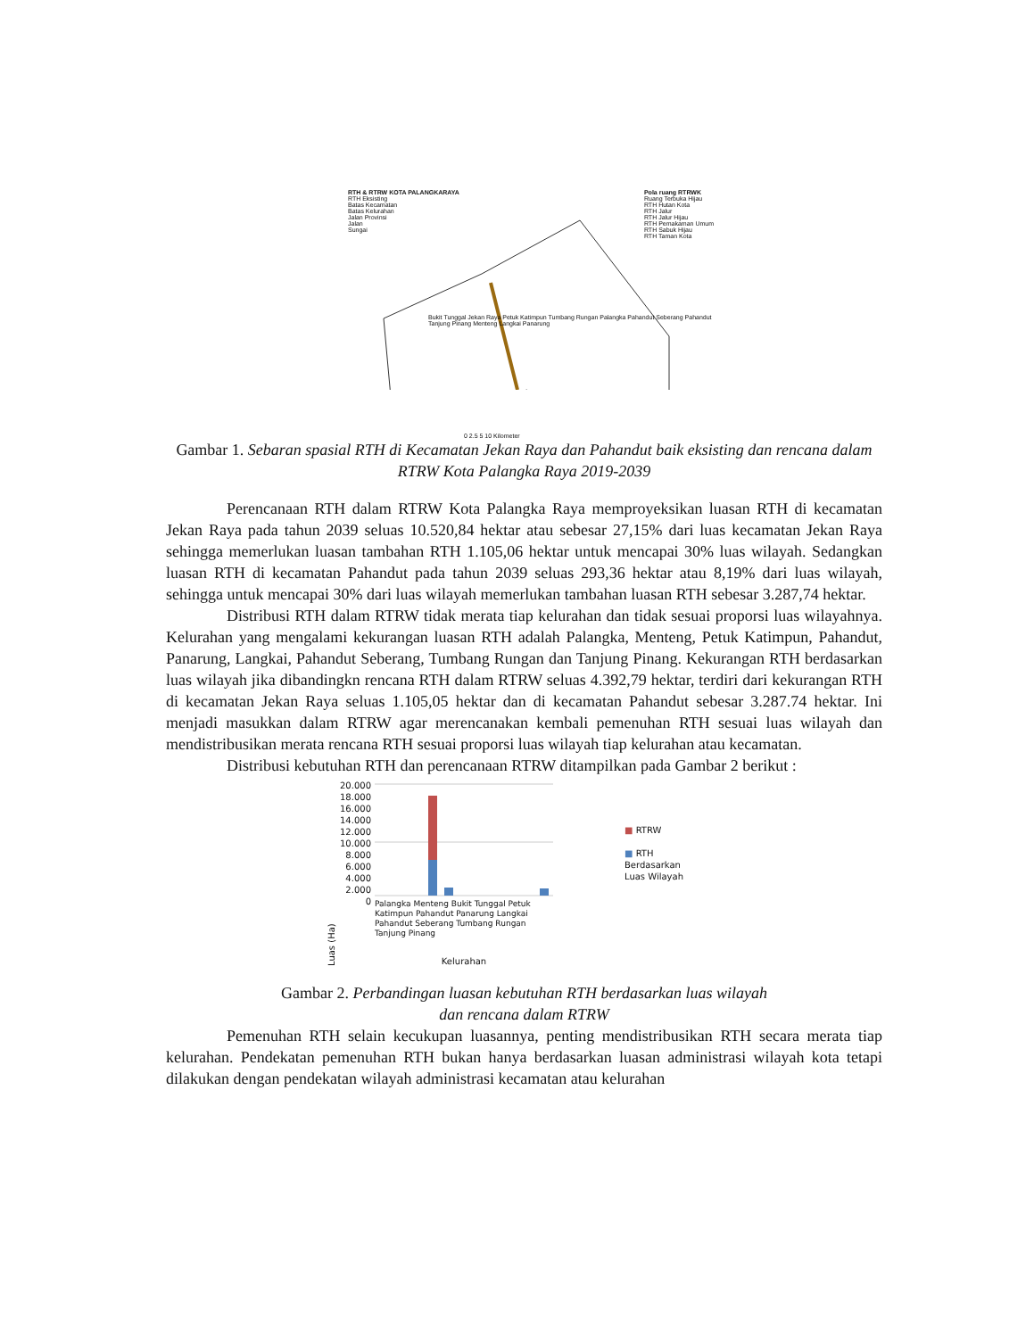RTH & RTRW KOTA PALANGKARAYA
RTH Eksisting
Batas Kecamatan
Batas Kelurahan
Jalan Provinsi
Jalan
Sungai
Pola ruang RTRWK
Ruang Terbuka Hijau
RTH Hutan Kota
RTH Jalur
RTH Jalur Hijau
RTH Pemakaman Umum
RTH Sabuk Hijau
RTH Taman Kota
Bukit Tunggal Jekan Raya Petuk Katimpun Tumbang Rungan Palangka Pahandut Seberang Pahandut Tanjung Pinang Menteng Langkai Panarung
0 2.5 5 10 Kilometer
Gambar 1. Sebaran spasial RTH di Kecamatan Jekan Raya dan Pahandut baik eksisting dan rencana dalam RTRW Kota Palangka Raya 2019-2039
Perencanaan RTH dalam RTRW Kota Palangka Raya memproyeksikan luasan RTH di kecamatan Jekan Raya pada tahun 2039 seluas 10.520,84 hektar atau sebesar 27,15% dari luas kecamatan Jekan Raya sehingga memerlukan luasan tambahan RTH 1.105,06 hektar untuk mencapai 30% luas wilayah. Sedangkan luasan RTH di kecamatan Pahandut pada tahun 2039 seluas 293,36 hektar atau 8,19% dari luas wilayah, sehingga untuk mencapai 30% dari luas wilayah memerlukan tambahan luasan RTH sebesar 3.287,74 hektar.
Distribusi RTH dalam RTRW tidak merata tiap kelurahan dan tidak sesuai proporsi luas wilayahnya. Kelurahan yang mengalami kekurangan luasan RTH adalah Palangka, Menteng, Petuk Katimpun, Pahandut, Panarung, Langkai, Pahandut Seberang, Tumbang Rungan dan Tanjung Pinang. Kekurangan RTH berdasarkan luas wilayah jika dibandingkn rencana RTH dalam RTRW seluas 4.392,79 hektar, terdiri dari kekurangan RTH di kecamatan Jekan Raya seluas 1.105,05 hektar dan di kecamatan Pahandut sebesar 3.287.74 hektar. Ini menjadi masukkan dalam RTRW agar merencanakan kembali pemenuhan RTH sesuai luas wilayah dan mendistribusikan merata rencana RTH sesuai proporsi luas wilayah tiap kelurahan atau kecamatan.
Distribusi kebutuhan RTH dan perencanaan RTRW ditampilkan pada Gambar 2 berikut :
Luas (Ha)
20.000
18.000
16.000
14.000
12.000
10.000
8.000
6.000
4.000
2.000
0
Palangka Menteng Bukit Tunggal Petuk Katimpun Pahandut Panarung Langkai Pahandut Seberang Tumbang Rungan Tanjung Pinang
Kelurahan
■ RTRW
■ RTH
Berdasarkan
Luas Wilayah
Gambar 2. Perbandingan luasan kebutuhan RTH berdasarkan luas wilayah
dan rencana dalam RTRW
Pemenuhan RTH selain kecukupan luasannya, penting mendistribusikan RTH secara merata tiap kelurahan. Pendekatan pemenuhan RTH bukan hanya berdasarkan luasan administrasi wilayah kota tetapi dilakukan dengan pendekatan wilayah administrasi kecamatan atau kelurahan